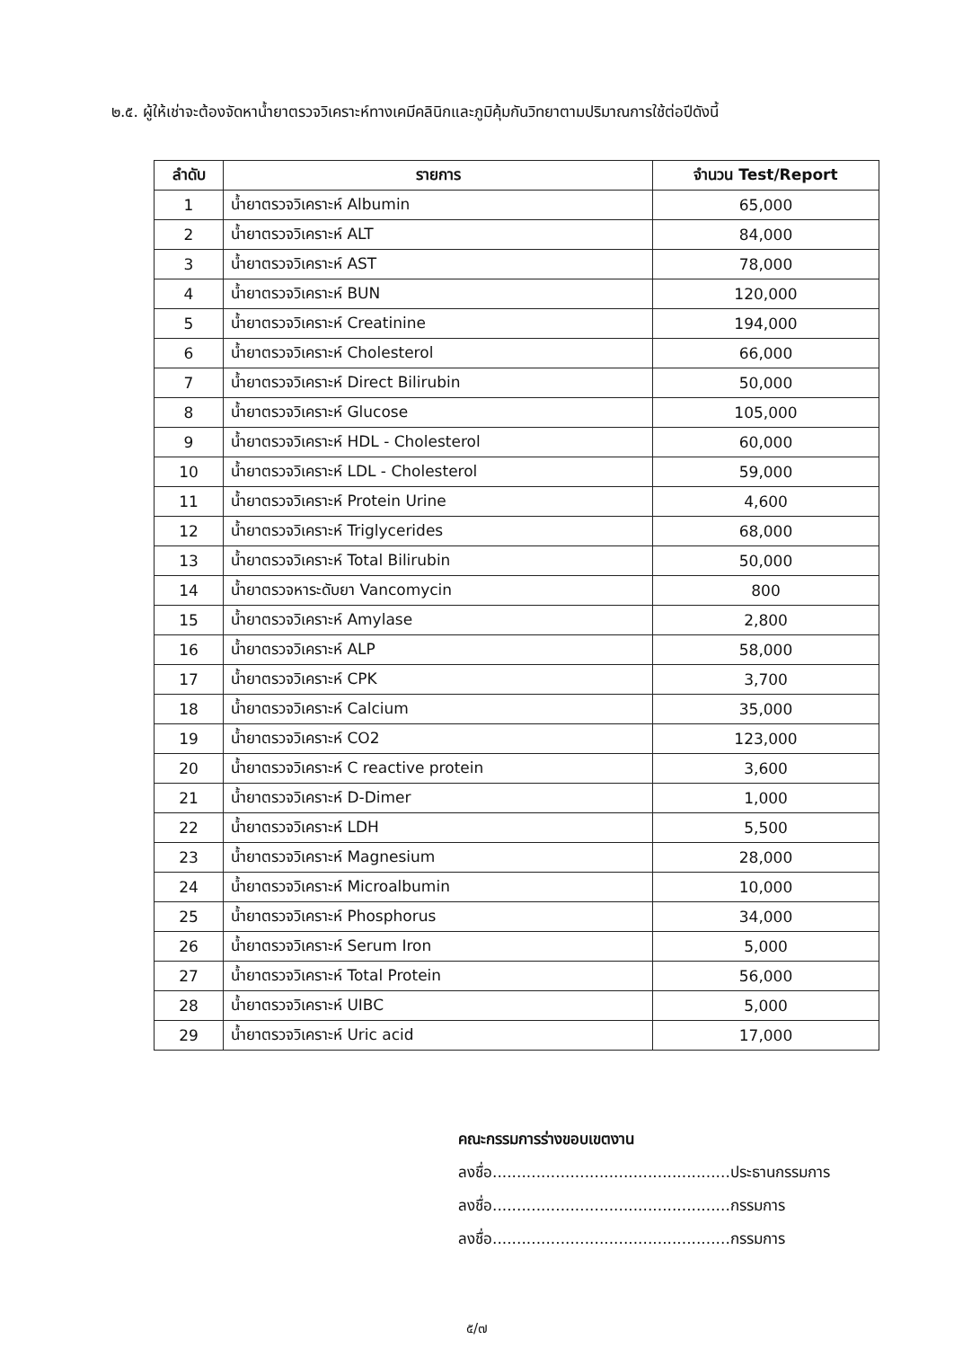๒.๕. ผู้ให้เช่าจะต้องจัดหาน้ำยาตรวจวิเคราะห์ทางเคมีคลินิกและภูมิคุ้มกันวิทยาตามปริมาณการใช้ต่อปีดังนี้
| ลำดับ | รายการ | จำนวน Test/Report |
| --- | --- | --- |
| 1 | น้ำยาตรวจวิเคราะห์ Albumin | 65,000 |
| 2 | น้ำยาตรวจวิเคราะห์ ALT | 84,000 |
| 3 | น้ำยาตรวจวิเคราะห์ AST | 78,000 |
| 4 | น้ำยาตรวจวิเคราะห์ BUN | 120,000 |
| 5 | น้ำยาตรวจวิเคราะห์ Creatinine | 194,000 |
| 6 | น้ำยาตรวจวิเคราะห์ Cholesterol | 66,000 |
| 7 | น้ำยาตรวจวิเคราะห์ Direct Bilirubin | 50,000 |
| 8 | น้ำยาตรวจวิเคราะห์ Glucose | 105,000 |
| 9 | น้ำยาตรวจวิเคราะห์ HDL - Cholesterol | 60,000 |
| 10 | น้ำยาตรวจวิเคราะห์ LDL - Cholesterol | 59,000 |
| 11 | น้ำยาตรวจวิเคราะห์ Protein Urine | 4,600 |
| 12 | น้ำยาตรวจวิเคราะห์ Triglycerides | 68,000 |
| 13 | น้ำยาตรวจวิเคราะห์ Total Bilirubin | 50,000 |
| 14 | น้ำยาตรวจหาระดับยา Vancomycin | 800 |
| 15 | น้ำยาตรวจวิเคราะห์ Amylase | 2,800 |
| 16 | น้ำยาตรวจวิเคราะห์ ALP | 58,000 |
| 17 | น้ำยาตรวจวิเคราะห์ CPK | 3,700 |
| 18 | น้ำยาตรวจวิเคราะห์ Calcium | 35,000 |
| 19 | น้ำยาตรวจวิเคราะห์ CO2 | 123,000 |
| 20 | น้ำยาตรวจวิเคราะห์ C reactive protein | 3,600 |
| 21 | น้ำยาตรวจวิเคราะห์ D-Dimer | 1,000 |
| 22 | น้ำยาตรวจวิเคราะห์ LDH | 5,500 |
| 23 | น้ำยาตรวจวิเคราะห์ Magnesium | 28,000 |
| 24 | น้ำยาตรวจวิเคราะห์ Microalbumin | 10,000 |
| 25 | น้ำยาตรวจวิเคราะห์ Phosphorus | 34,000 |
| 26 | น้ำยาตรวจวิเคราะห์ Serum Iron | 5,000 |
| 27 | น้ำยาตรวจวิเคราะห์ Total Protein | 56,000 |
| 28 | น้ำยาตรวจวิเคราะห์ UIBC | 5,000 |
| 29 | น้ำยาตรวจวิเคราะห์ Uric acid | 17,000 |
คณะกรรมการร่างขอบเขตงาน
ลงชื่อ.................................................ประธานกรรมการ
ลงชื่อ.................................................กรรมการ
ลงชื่อ.................................................กรรมการ
๕/๗